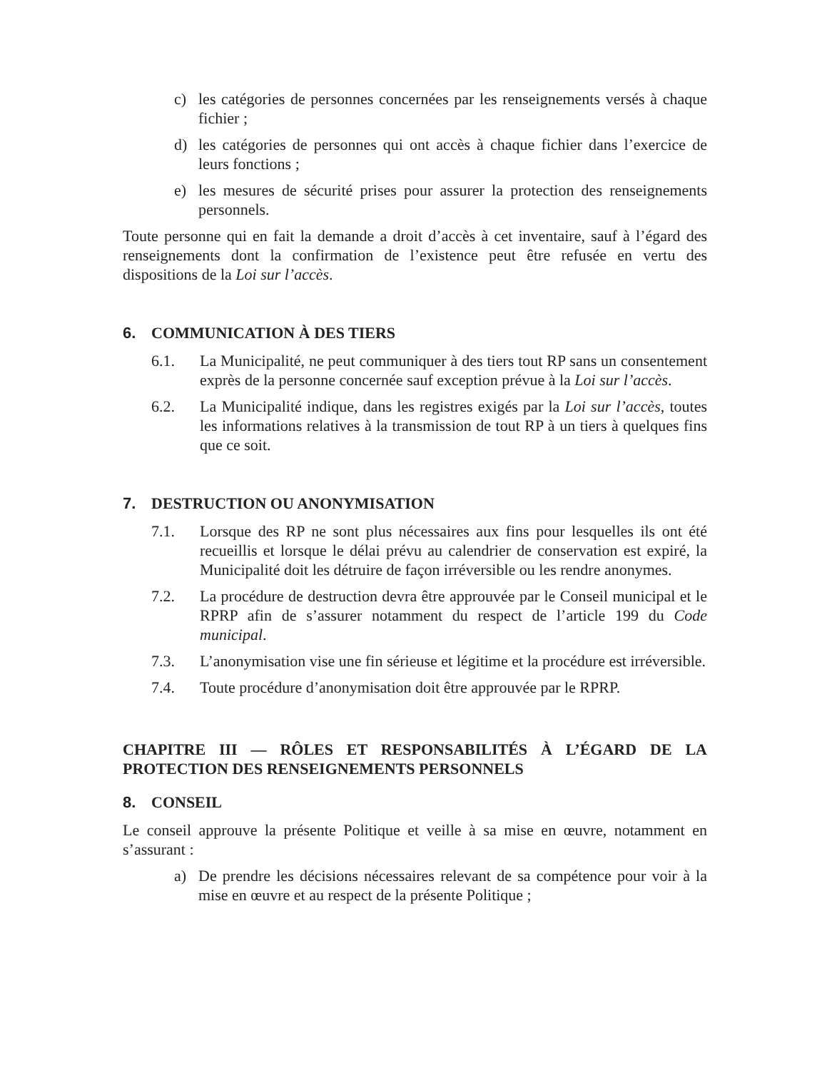c) les catégories de personnes concernées par les renseignements versés à chaque fichier ;
d) les catégories de personnes qui ont accès à chaque fichier dans l’exercice de leurs fonctions ;
e) les mesures de sécurité prises pour assurer la protection des renseignements personnels.
Toute personne qui en fait la demande a droit d’accès à cet inventaire, sauf à l’égard des renseignements dont la confirmation de l’existence peut être refusée en vertu des dispositions de la Loi sur l’accès.
6. COMMUNICATION À DES TIERS
6.1. La Municipalité, ne peut communiquer à des tiers tout RP sans un consentement exprès de la personne concernée sauf exception prévue à la Loi sur l’accès.
6.2. La Municipalité indique, dans les registres exigés par la Loi sur l’accès, toutes les informations relatives à la transmission de tout RP à un tiers à quelques fins que ce soit.
7. DESTRUCTION OU ANONYMISATION
7.1. Lorsque des RP ne sont plus nécessaires aux fins pour lesquelles ils ont été recueillis et lorsque le délai prévu au calendrier de conservation est expiré, la Municipalité doit les détruire de façon irréversible ou les rendre anonymes.
7.2. La procédure de destruction devra être approuvée par le Conseil municipal et le RPRP afin de s’assurer notamment du respect de l’article 199 du Code municipal.
7.3. L’anonymisation vise une fin sérieuse et légitime et la procédure est irréversible.
7.4. Toute procédure d’anonymisation doit être approuvée par le RPRP.
CHAPITRE III — RÔLES ET RESPONSABILITÉS À L’ÉGARD DE LA PROTECTION DES RENSEIGNEMENTS PERSONNELS
8. CONSEIL
Le conseil approuve la présente Politique et veille à sa mise en œuvre, notamment en s’assurant :
a) De prendre les décisions nécessaires relevant de sa compétence pour voir à la mise en œuvre et au respect de la présente Politique ;